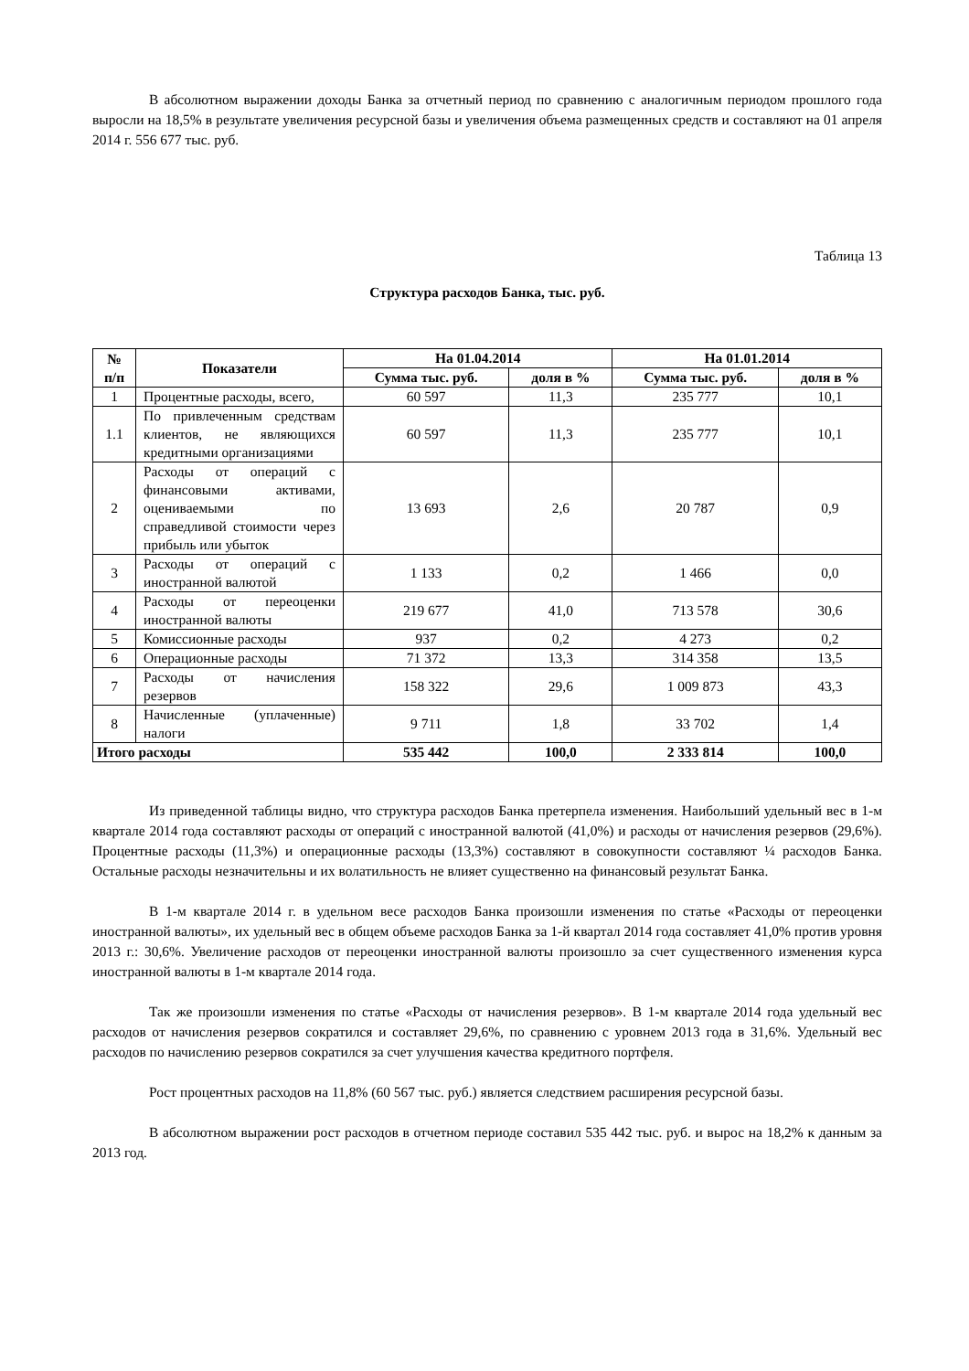В абсолютном выражении доходы Банка за отчетный период по сравнению с аналогичным периодом прошлого года выросли на 18,5% в результате увеличения ресурсной базы и увеличения объема размещенных средств и составляют на 01 апреля 2014 г. 556 677 тыс. руб.
Таблица 13
Структура расходов Банка, тыс. руб.
| № п/п | Показатели | На 01.04.2014 | | На 01.01.2014 | |
| --- | --- | --- | --- | --- | --- |
| | | Сумма тыс. руб. | доля в % | Сумма тыс. руб. | доля в % |
| 1 | Процентные расходы, всего, | 60 597 | 11,3 | 235 777 | 10,1 |
| 1.1 | По привлеченным средствам клиентов, не являющихся кредитными организациями | 60 597 | 11,3 | 235 777 | 10,1 |
| 2 | Расходы от операций с финансовыми активами, оцениваемыми по справедливой стоимости через прибыль или убыток | 13 693 | 2,6 | 20 787 | 0,9 |
| 3 | Расходы от операций с иностранной валютой | 1 133 | 0,2 | 1 466 | 0,0 |
| 4 | Расходы от переоценки иностранной валюты | 219 677 | 41,0 | 713 578 | 30,6 |
| 5 | Комиссионные расходы | 937 | 0,2 | 4 273 | 0,2 |
| 6 | Операционные расходы | 71 372 | 13,3 | 314 358 | 13,5 |
| 7 | Расходы от начисления резервов | 158 322 | 29,6 | 1 009 873 | 43,3 |
| 8 | Начисленные (уплаченные) налоги | 9 711 | 1,8 | 33 702 | 1,4 |
| Итого расходы | | 535 442 | 100,0 | 2 333 814 | 100,0 |
Из приведенной таблицы видно, что структура расходов Банка претерпела изменения. Наибольший удельный вес в 1-м квартале 2014 года составляют расходы от операций с иностранной валютой (41,0%) и расходы от начисления резервов (29,6%). Процентные расходы (11,3%) и операционные расходы (13,3%) составляют в совокупности составляют ¼ расходов Банка. Остальные расходы незначительны и их волатильность не влияет существенно на финансовый результат Банка.
В 1-м квартале 2014 г. в удельном весе расходов Банка произошли изменения по статье «Расходы от переоценки иностранной валюты», их удельный вес в общем объеме расходов Банка за 1-й квартал 2014 года составляет 41,0% против уровня 2013 г.: 30,6%. Увеличение расходов от переоценки иностранной валюты произошло за счет существенного изменения курса иностранной валюты в 1-м квартале 2014 года.
Так же произошли изменения по статье «Расходы от начисления резервов». В 1-м квартале 2014 года удельный вес расходов от начисления резервов сократился и составляет 29,6%, по сравнению с уровнем 2013 года в 31,6%. Удельный вес расходов по начислению резервов сократился за счет улучшения качества кредитного портфеля.
Рост процентных расходов на 11,8% (60 567 тыс. руб.) является следствием расширения ресурсной базы.
В абсолютном выражении рост расходов в отчетном периоде составил 535 442 тыс. руб. и вырос на 18,2% к данным за 2013 год.